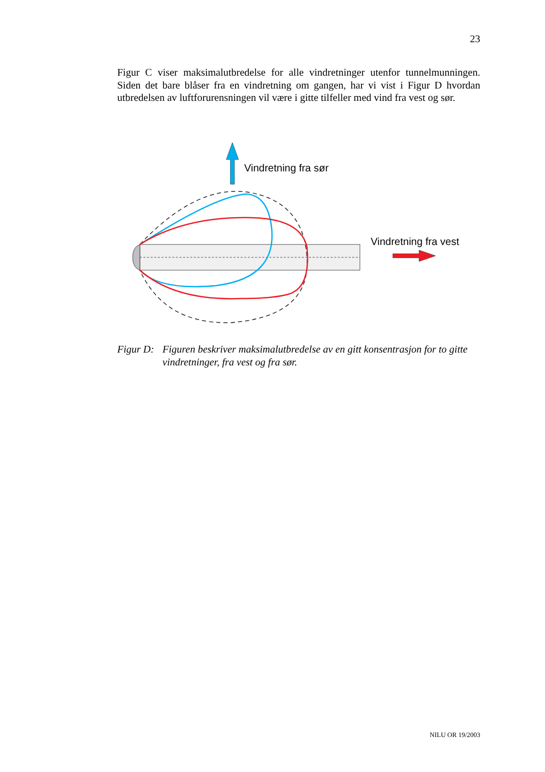23
Figur C viser maksimalutbredelse for alle vindretninger utenfor tunnelmunningen. Siden det bare blåser fra en vindretning om gangen, har vi vist i Figur D hvordan utbredelsen av luftforurensningen vil være i gitte tilfeller med vind fra vest og sør.
Vindretning fra sør
Vindretning fra vest
Figur D: Figuren beskriver maksimalutbredelse av en gitt konsentrasjon for to gitte vindretninger, fra vest og fra sør.
NILU OR 19/2003